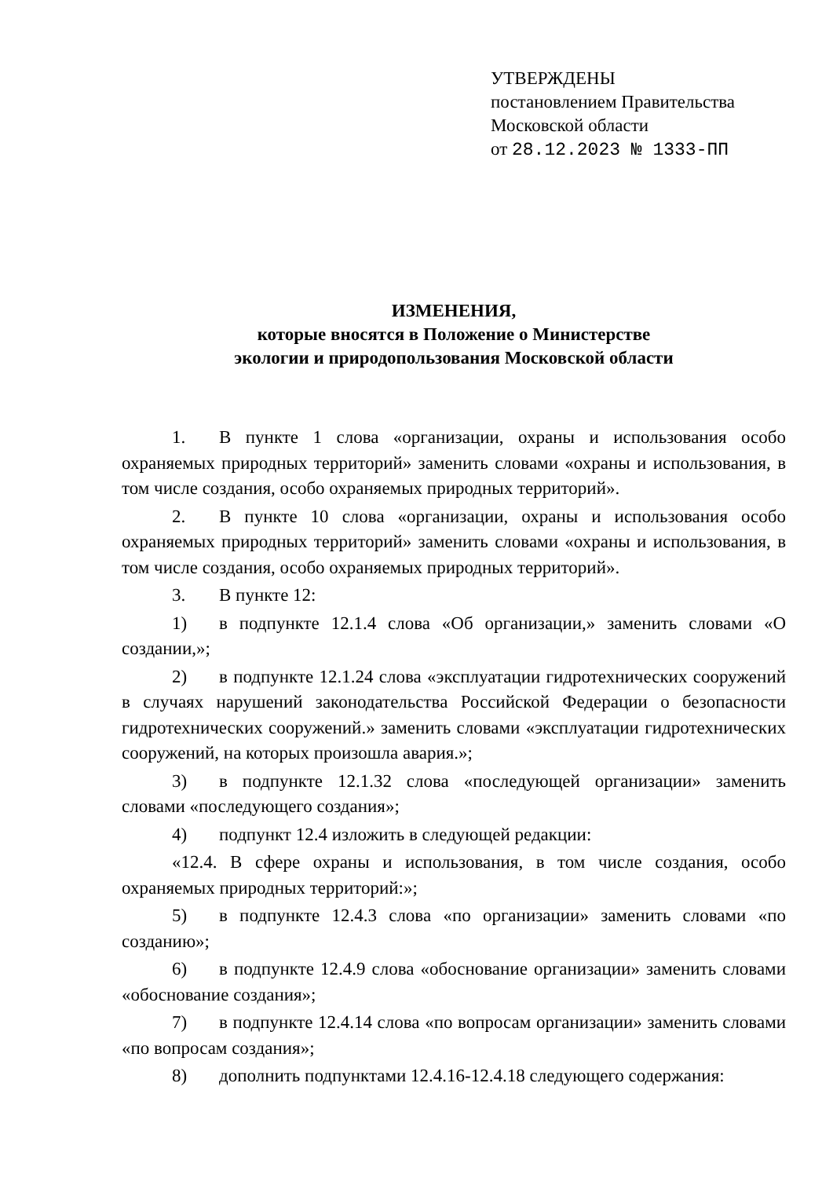УТВЕРЖДЕНЫ
постановлением Правительства
Московской области
от 28.12.2023 № 1333-ПП
ИЗМЕНЕНИЯ,
которые вносятся в Положение о Министерстве
экологии и природопользования Московской области
1. В пункте 1 слова «организации, охраны и использования особо охраняемых природных территорий» заменить словами «охраны и использования, в том числе создания, особо охраняемых природных территорий».
2. В пункте 10 слова «организации, охраны и использования особо охраняемых природных территорий» заменить словами «охраны и использования, в том числе создания, особо охраняемых природных территорий».
3. В пункте 12:
1) в подпункте 12.1.4 слова «Об организации,» заменить словами «О создании,»;
2) в подпункте 12.1.24 слова «эксплуатации гидротехнических сооружений в случаях нарушений законодательства Российской Федерации о безопасности гидротехнических сооружений.» заменить словами «эксплуатации гидротехнических сооружений, на которых произошла авария.»;
3) в подпункте 12.1.32 слова «последующей организации» заменить словами «последующего создания»;
4) подпункт 12.4 изложить в следующей редакции:
«12.4. В сфере охраны и использования, в том числе создания, особо охраняемых природных территорий:»;
5) в подпункте 12.4.3 слова «по организации» заменить словами «по созданию»;
6) в подпункте 12.4.9 слова «обоснование организации» заменить словами «обоснование создания»;
7) в подпункте 12.4.14 слова «по вопросам организации» заменить словами «по вопросам создания»;
8) дополнить подпунктами 12.4.16-12.4.18 следующего содержания: